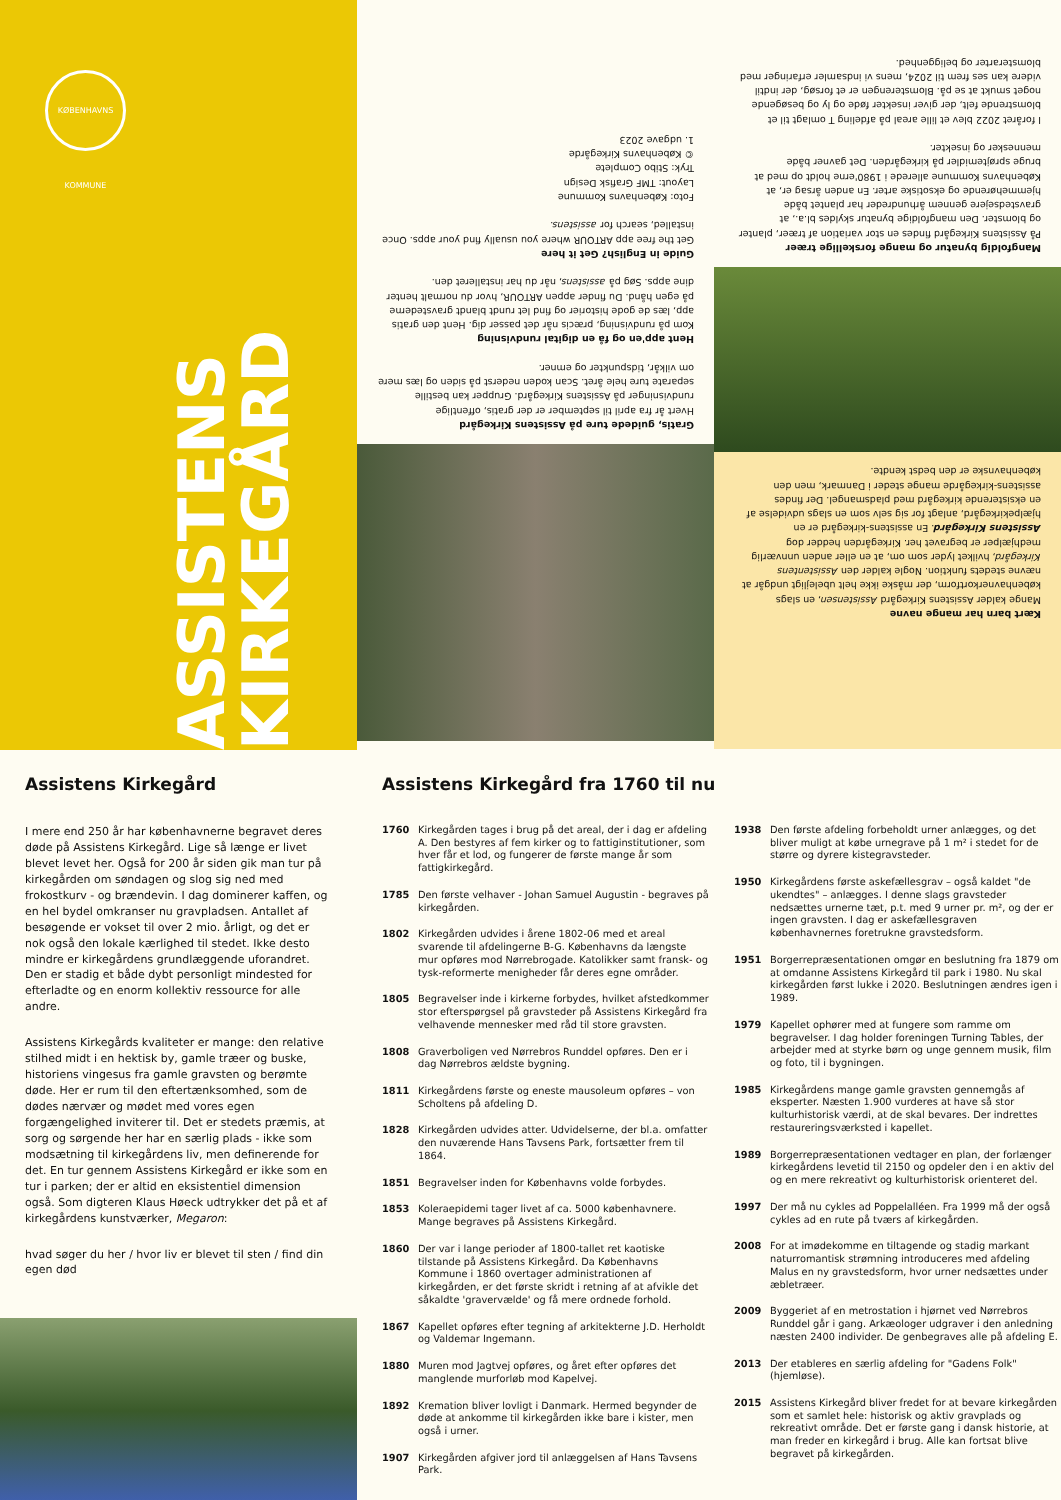KØBENHAVNS KOMMUNE
ASSISTENS KIRKEGÅRD
Gratis, guidede ture på Assistens Kirkegård
Hvert år fra april til september er der gratis, offentlige rundvisninger på Assistens Kirkegård. Grupper kan bestille separate ture hele året. Scan koden nederst på siden og læs mere om vilkår, tidspunkter og emner.
Hent app'en og få en digital rundvisning
Kom på rundvisning, præcis når det passer dig. Hent den gratis app, læs de gode historier og find let rundt blandt gravstederne på egen hånd. Du finder appen ARTOUR, hvor du normalt henter dine apps. Søg på assistens, når du har installeret den.
Guide in English? Get it here
Get the free app ARTOUR where you usually find your apps. Once installed, search for assistens.
Foto: Københavns Kommune
Layout: TMF Grafisk Design
Tryk: Stibo Complete
© Københavns Kirkegårde
1. udgave 2023
Mangfoldig bynatur og mange forskellige træer
På Assistens Kirkegård findes en stor variation af træer, planter og blomster. Den mangfoldige bynatur skyldes bl.a., at gravstedsejere gennem århundreder har plantet både hjemmehørende og eksotiske arter. En anden årsag er, at Københavns Kommune allerede i 1980'erne holdt op med at bruge sprøjtemidler på kirkegården. Det gavner både mennesker og insekter.
I foråret 2022 blev et lille areal på afdeling T omlagt til et blomstrende felt, der giver insekter føde og ly og besøgende noget smukt at se på. Blomsterengen er et forsøg, der indtil videre kan ses frem til 2024, mens vi indsamler erfaringer med blomsterarter og beliggenhed.
Kært barn har mange navne
Mange kalder Assistens Kirkegård Assistensen, en slags københavnerkortform, der måske ikke helt ubelejligt undgår at nævne stedets funktion. Nogle kalder den Assistentens Kirkegård, hvilket lyder som om, at en eller anden unnværlig medhjælper er begravet her. Kirkegården hedder dog Assistens Kirkegård. En assistens-kirkegård er en hjælpekirkegård, anlagt for sig selv som en slags udvidelse af en eksisterende kirkegård med pladsmangel. Der findes assistens-kirkegårde mange steder i Danmark, men den københavnske er den bedst kendte.
Assistens Kirkegård
I mere end 250 år har københavnerne begravet deres døde på Assistens Kirkegård. Lige så længe er livet blevet levet her. Også for 200 år siden gik man tur på kirkegården om søndagen og slog sig ned med frokostkurv - og brændevin. I dag dominerer kaffen, og en hel bydel omkranser nu gravpladsen. Antallet af besøgende er vokset til over 2 mio. årligt, og det er nok også den lokale kærlighed til stedet. Ikke desto mindre er kirkegårdens grundlæggende uforandret. Den er stadig et både dybt personligt mindested for efterladte og en enorm kollektiv ressource for alle andre.
Assistens Kirkegårds kvaliteter er mange: den relative stilhed midt i en hektisk by, gamle træer og buske, historiens vingesus fra gamle gravsten og berømte døde. Her er rum til den eftertænksomhed, som de dødes nærvær og mødet med vores egen forgængelighed inviterer til. Det er stedets præmis, at sorg og sørgende her har en særlig plads - ikke som modsætning til kirkegårdens liv, men definerende for det. En tur gennem Assistens Kirkegård er ikke som en tur i parken; der er altid en eksistentiel dimension også. Som digteren Klaus Høeck udtrykker det på et af kirkegårdens kunstværker, Megaron:
hvad søger du her / hvor liv er blevet til sten / find din egen død
Assistens Kirkegård fra 1760 til nu
1760 Kirkegården tages i brug på det areal, der i dag er afdeling A. Den bestyres af fem kirker og to fattiginstitutioner, som hver får et lod, og fungerer de første mange år som fattigkirkegård.
1785 Den første velhaver - Johan Samuel Augustin - begraves på kirkegården.
1802 Kirkegården udvides i årene 1802-06 med et areal svarende til afdelingerne B-G. Københavns da længste mur opføres mod Nørrebrogade. Katolikker samt fransk- og tysk-reformerte menigheder får deres egne områder.
1805 Begravelser inde i kirkerne forbydes, hvilket afstedkommer stor efterspørgsel på gravsteder på Assistens Kirkegård fra velhavende mennesker med råd til store gravsten.
1808 Graverboligen ved Nørrebros Runddel opføres. Den er i dag Nørrebros ældste bygning.
1811 Kirkegårdens første og eneste mausoleum opføres – von Scholtens på afdeling D.
1828 Kirkegården udvides atter. Udvidelserne, der bl.a. omfatter den nuværende Hans Tavsens Park, fortsætter frem til 1864.
1851 Begravelser inden for Københavns volde forbydes.
1853 Koleraepidemi tager livet af ca. 5000 københavnere. Mange begraves på Assistens Kirkegård.
1860 Der var i lange perioder af 1800-tallet ret kaotiske tilstande på Assistens Kirkegård. Da Københavns Kommune i 1860 overtager administrationen af kirkegården, er det første skridt i retning af at afvikle det såkaldte 'gravervælde' og få mere ordnede forhold.
1867 Kapellet opføres efter tegning af arkitekterne J.D. Herholdt og Valdemar Ingemann.
1880 Muren mod Jagtvej opføres, og året efter opføres det manglende murforløb mod Kapelvej.
1892 Kremation bliver lovligt i Danmark. Hermed begynder de døde at ankomme til kirkegården ikke bare i kister, men også i urner.
1907 Kirkegården afgiver jord til anlæggelsen af Hans Tavsens Park.
1938 Den første afdeling forbeholdt urner anlægges, og det bliver muligt at købe urnegrave på 1 m² i stedet for de større og dyrere kistegravsteder.
1950 Kirkegårdens første askefællesgrav – også kaldet "de ukendtes" – anlægges. I denne slags gravsteder nedsættes urnerne tæt, p.t. med 9 urner pr. m², og der er ingen gravsten. I dag er askefællesgraven københavnernes foretrukne gravstedsform.
1951 Borgerrepræsentationen omgør en beslutning fra 1879 om at omdanne Assistens Kirkegård til park i 1980. Nu skal kirkegården først lukke i 2020. Beslutningen ændres igen i 1989.
1979 Kapellet ophører med at fungere som ramme om begravelser. I dag holder foreningen Turning Tables, der arbejder med at styrke børn og unge gennem musik, film og foto, til i bygningen.
1985 Kirkegårdens mange gamle gravsten gennemgås af eksperter. Næsten 1.900 vurderes at have så stor kulturhistorisk værdi, at de skal bevares. Der indrettes restaureringsværksted i kapellet.
1989 Borgerrepræsentationen vedtager en plan, der forlænger kirkegårdens levetid til 2150 og opdeler den i en aktiv del og en mere rekreativt og kulturhistorisk orienteret del.
1997 Der må nu cykles ad Poppelalléen. Fra 1999 må der også cykles ad en rute på tværs af kirkegården.
2008 For at imødekomme en tiltagende og stadig markant naturromantisk strømning introduceres med afdeling Malus en ny gravstedsform, hvor urner nedsættes under æbletræer.
2009 Byggeriet af en metrostation i hjørnet ved Nørrebros Runddel går i gang. Arkæologer udgraver i den anledning næsten 2400 individer. De genbegraves alle på afdeling E.
2013 Der etableres en særlig afdeling for "Gadens Folk" (hjemløse).
2015 Assistens Kirkegård bliver fredet for at bevare kirkegården som et samlet hele: historisk og aktiv gravplads og rekreativt område. Det er første gang i dansk historie, at man freder en kirkegård i brug. Alle kan fortsat blive begravet på kirkegården.